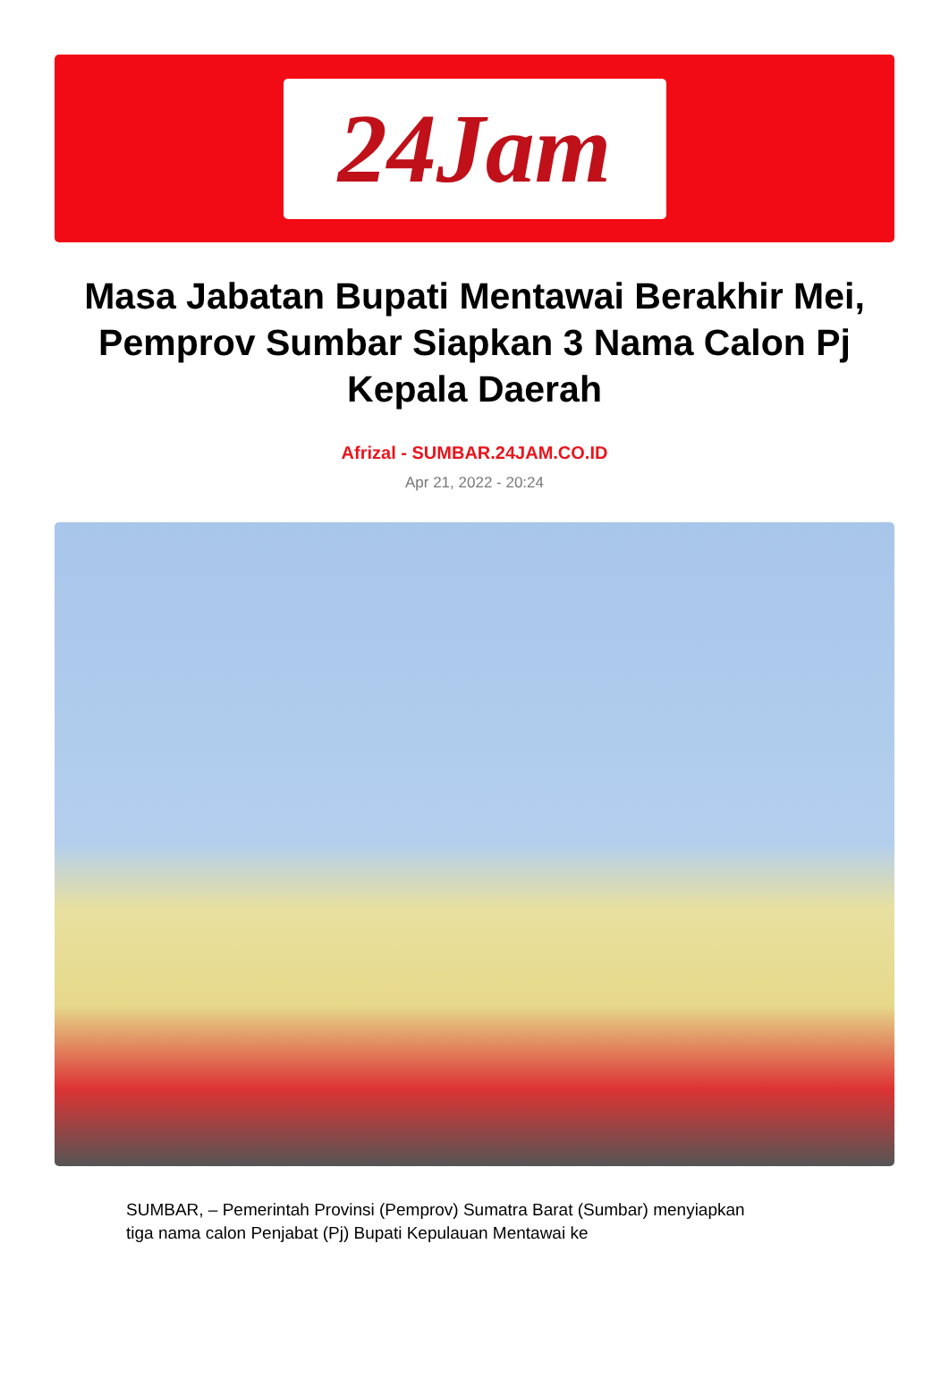24Jam
Masa Jabatan Bupati Mentawai Berakhir Mei, Pemprov Sumbar Siapkan 3 Nama Calon Pj Kepala Daerah
Afrizal - SUMBAR.24JAM.CO.ID
Apr 21, 2022 - 20:24
SUMBAR, – Pemerintah Provinsi (Pemprov) Sumatra Barat (Sumbar) menyiapkan tiga nama calon Penjabat (Pj) Bupati Kepulauan Mentawai ke